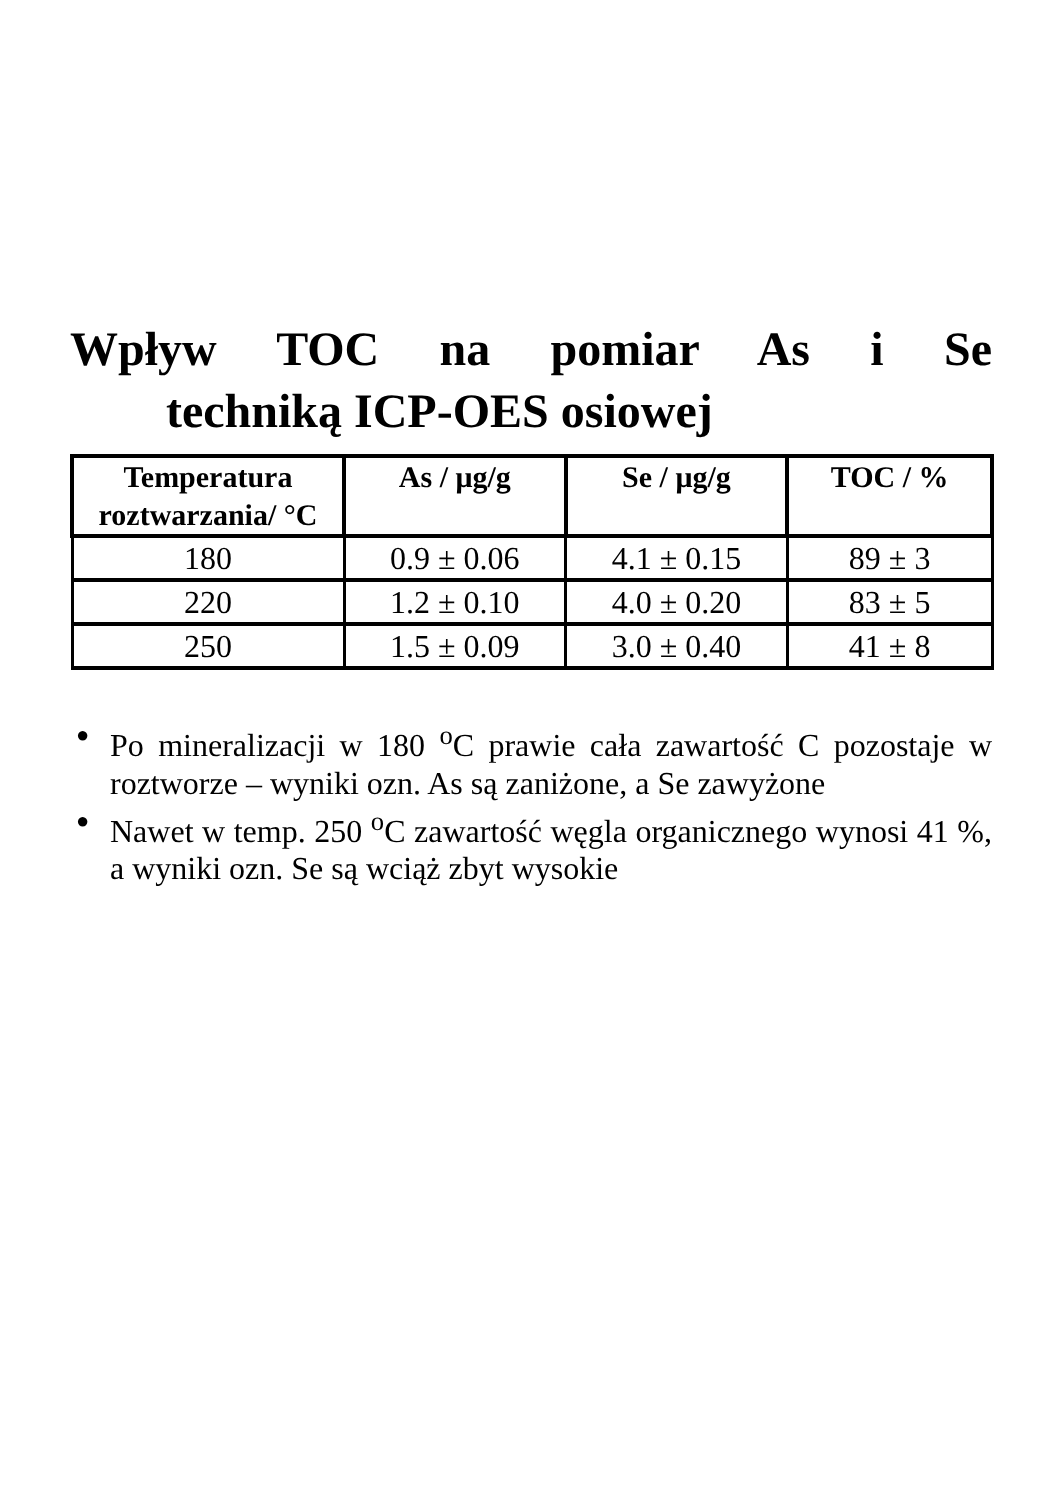Wpływ TOC na pomiar As i Se
techniką ICP-OES osiowej
| Temperatura roztwarzania/ °C | As / μg/g | Se / μg/g | TOC / % |
| --- | --- | --- | --- |
| 180 | 0.9 ± 0.06 | 4.1 ± 0.15 | 89 ± 3 |
| 220 | 1.2 ± 0.10 | 4.0 ± 0.20 | 83 ± 5 |
| 250 | 1.5 ± 0.09 | 3.0 ± 0.40 | 41 ± 8 |
● Po mineralizacji w 180 <sup>o</sup>C prawie cała zawartość C pozostaje w roztworze – wyniki ozn. As są zaniżone, a Se zawyżone
● Nawet w temp. 250 <sup>o</sup>C zawartość węgla organicznego wynosi 41 %, a wyniki ozn. Se są wciąż zbyt wysokie